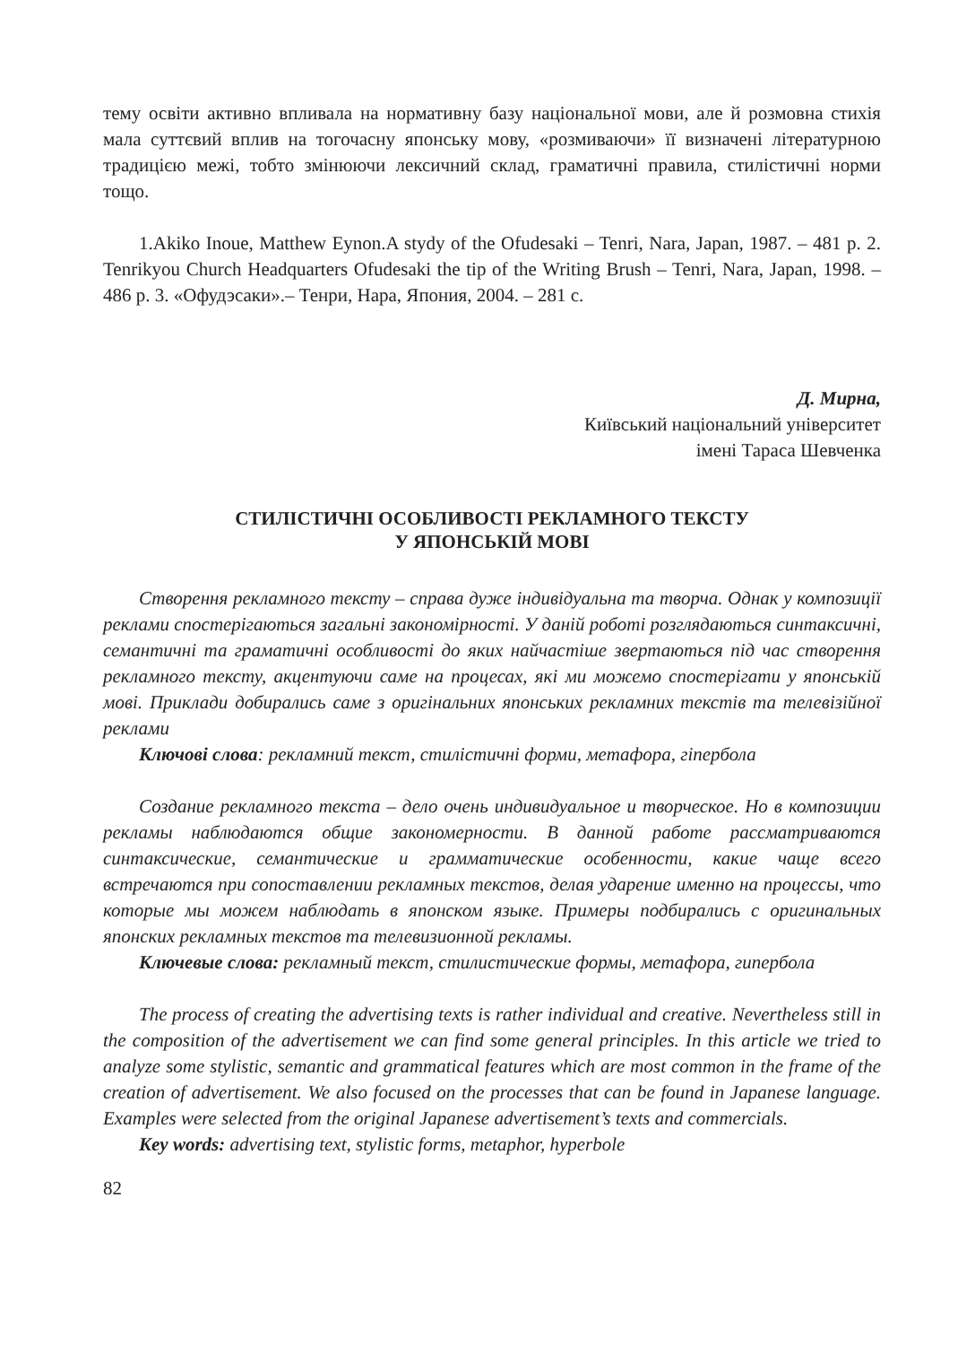тему освіти активно впливала на нормативну базу національної мови, але й розмовна стихія мала суттєвий вплив на тогочасну японську мову, «розмиваючи» її визначені літературною традицією межі, тобто змінюючи лексичний склад, граматичні правила, стилістичні норми тощо.
1.Akiko Inoue, Matthew Eynon.A stydy of the Ofudesaki – Tenri, Nara, Japan, 1987. – 481 p. 2. Tenrikyou Church Headquarters Ofudesaki the tip of the Writing Brush – Tenri, Nara, Japan, 1998. – 486 p. 3. «Офудэсаки».– Тенри, Нара, Япония, 2004. – 281 с.
Д. Мирна,
Київський національний університет
імені Тараса Шевченка
СТИЛІСТИЧНІ ОСОБЛИВОСТІ РЕКЛАМНОГО ТЕКСТУ
У ЯПОНСЬКІЙ МОВІ
Створення рекламного тексту – справа дуже індивідуальна та творча. Однак у композиції реклами спостерігаються загальні закономірності. У даній роботі розглядаються синтаксичні, семантичні та граматичні особливості до яких найчастіше звертаються під час створення рекламного тексту, акцентуючи саме на процесах, які ми можемо спостерігати у японській мові. Приклади добирались саме з оригінальних японських рекламних текстів та телевізійної реклами
Ключові слова: рекламний текст, стилістичні форми, метафора, гіпербола
Создание рекламного текста – дело очень индивидуальное и творческое. Но в композиции рекламы наблюдаются общие закономерности. В данной работе рассматриваются синтаксические, семантические и грамматические особенности, какие чаще всего встречаются при сопоставлении рекламных текстов, делая ударение именно на процессы, что которые мы можем наблюдать в японском языке. Примеры подбирались с оригинальных японских рекламных текстов та телевизионной рекламы.
Ключевые слова: рекламный текст, стилистические формы, метафора, гипербола
The process of creating the advertising texts is rather individual and creative. Nevertheless still in the composition of the advertisement we can find some general principles. In this article we tried to analyze some stylistic, semantic and grammatical features which are most common in the frame of the creation of advertisement. We also focused on the processes that can be found in Japanese language. Examples were selected from the original Japanese advertisement’s texts and commercials.
Key words: advertising text, stylistic forms, metaphor, hyperbole
82